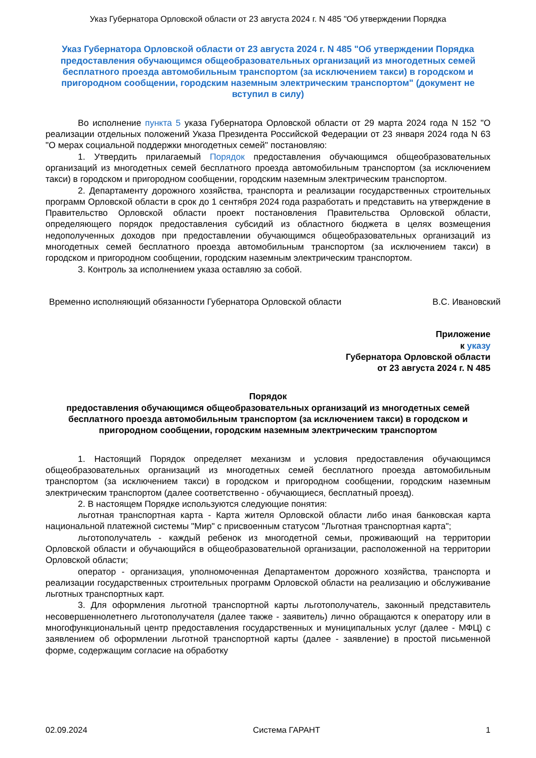Указ Губернатора Орловской области от 23 августа 2024 г. N 485 "Об утверждении Порядка
Указ Губернатора Орловской области от 23 августа 2024 г. N 485 "Об утверждении Порядка предоставления обучающимся общеобразовательных организаций из многодетных семей бесплатного проезда автомобильным транспортом (за исключением такси) в городском и пригородном сообщении, городским наземным электрическим транспортом" (документ не вступил в силу)
Во исполнение пункта 5 указа Губернатора Орловской области от 29 марта 2024 года N 152 "О реализации отдельных положений Указа Президента Российской Федерации от 23 января 2024 года N 63 "О мерах социальной поддержки многодетных семей" постановляю:
1. Утвердить прилагаемый Порядок предоставления обучающимся общеобразовательных организаций из многодетных семей бесплатного проезда автомобильным транспортом (за исключением такси) в городском и пригородном сообщении, городским наземным электрическим транспортом.
2. Департаменту дорожного хозяйства, транспорта и реализации государственных строительных программ Орловской области в срок до 1 сентября 2024 года разработать и представить на утверждение в Правительство Орловской области проект постановления Правительства Орловской области, определяющего порядок предоставления субсидий из областного бюджета в целях возмещения недополученных доходов при предоставлении обучающимся общеобразовательных организаций из многодетных семей бесплатного проезда автомобильным транспортом (за исключением такси) в городском и пригородном сообщении, городским наземным электрическим транспортом.
3. Контроль за исполнением указа оставляю за собой.
Временно исполняющий обязанности Губернатора Орловской области
В.С. Ивановский
Приложение
к указу
Губернатора Орловской области
от 23 августа 2024 г. N 485
Порядок
предоставления обучающимся общеобразовательных организаций из многодетных семей бесплатного проезда автомобильным транспортом (за исключением такси) в городском и пригородном сообщении, городским наземным электрическим транспортом
1. Настоящий Порядок определяет механизм и условия предоставления обучающимся общеобразовательных организаций из многодетных семей бесплатного проезда автомобильным транспортом (за исключением такси) в городском и пригородном сообщении, городским наземным электрическим транспортом (далее соответственно - обучающиеся, бесплатный проезд).
2. В настоящем Порядке используются следующие понятия:
льготная транспортная карта - Карта жителя Орловской области либо иная банковская карта национальной платежной системы "Мир" с присвоенным статусом "Льготная транспортная карта";
льготополучатель - каждый ребенок из многодетной семьи, проживающий на территории Орловской области и обучающийся в общеобразовательной организации, расположенной на территории Орловской области;
оператор - организация, уполномоченная Департаментом дорожного хозяйства, транспорта и реализации государственных строительных программ Орловской области на реализацию и обслуживание льготных транспортных карт.
3. Для оформления льготной транспортной карты льготополучатель, законный представитель несовершеннолетнего льготополучателя (далее также - заявитель) лично обращаются к оператору или в многофункциональный центр предоставления государственных и муниципальных услуг (далее - МФЦ) с заявлением об оформлении льготной транспортной карты (далее - заявление) в простой письменной форме, содержащим согласие на обработку
02.09.2024 Система ГАРАНТ 1